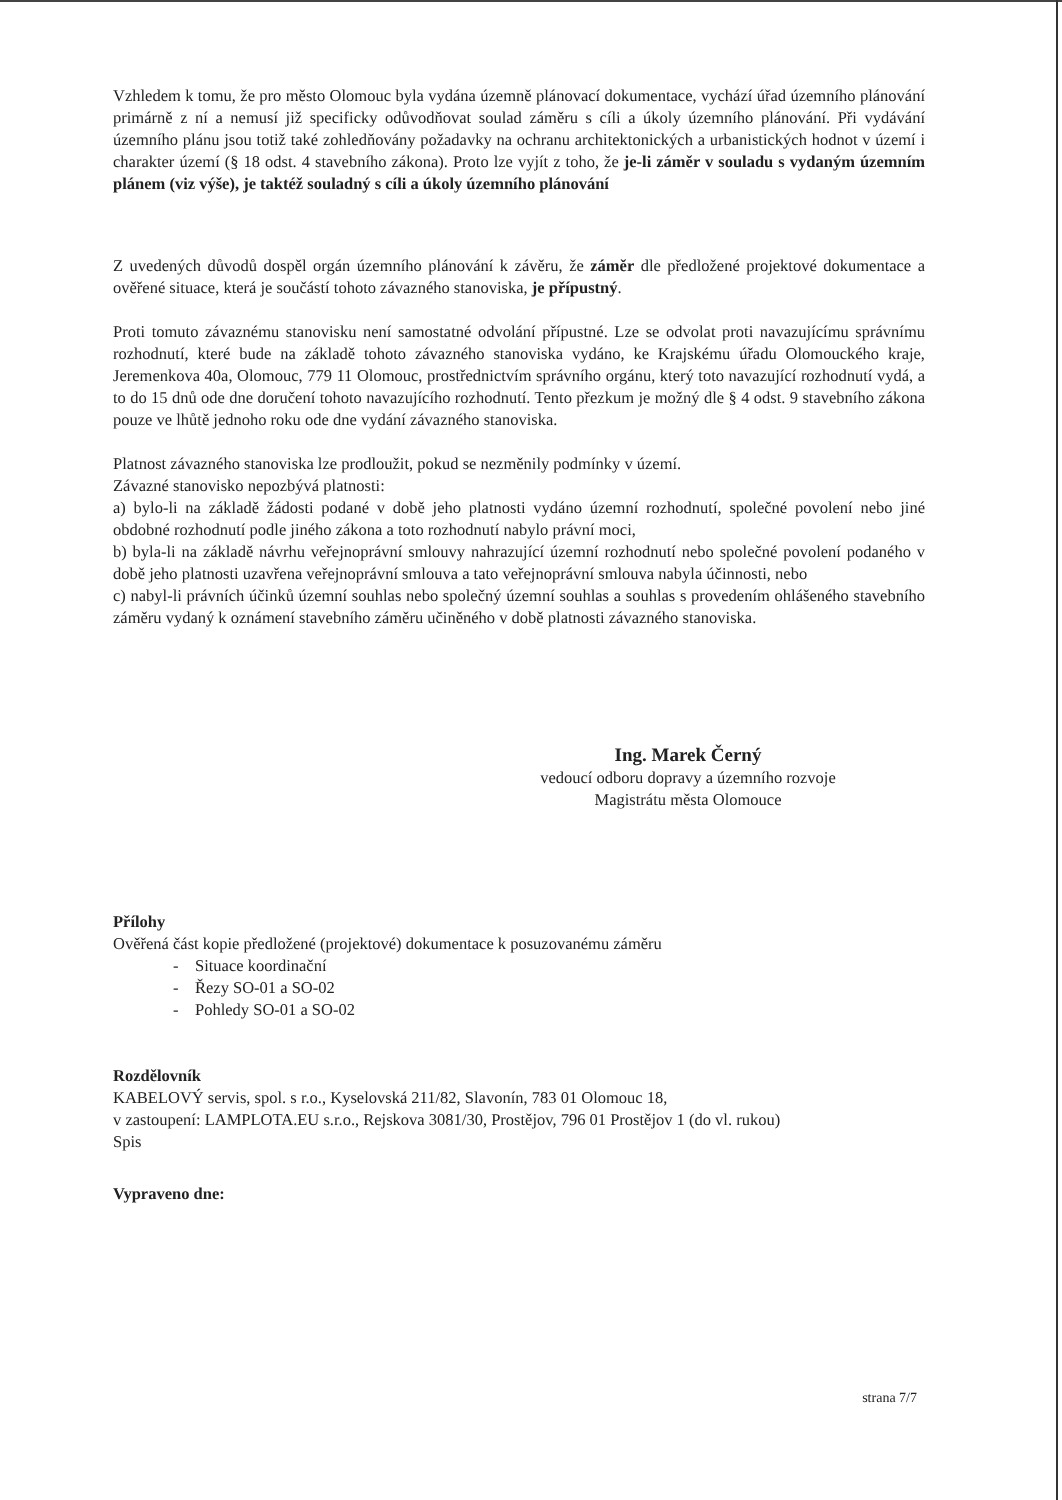Vzhledem k tomu, že pro město Olomouc byla vydána územně plánovací dokumentace, vychází úřad územního plánování primárně z ní a nemusí již specificky odůvodňovat soulad záměru s cíli a úkoly územního plánování. Při vydávání územního plánu jsou totiž také zohledňovány požadavky na ochranu architektonických a urbanistických hodnot v území i charakter území (§ 18 odst. 4 stavebního zákona). Proto lze vyjít z toho, že je-li záměr v souladu s vydaným územním plánem (viz výše), je taktéž souladný s cíli a úkoly územního plánování
Z uvedených důvodů dospěl orgán územního plánování k závěru, že záměr dle předložené projektové dokumentace a ověřené situace, která je součástí tohoto závazného stanoviska, je přípustný.
Proti tomuto závaznému stanovisku není samostatné odvolání přípustné. Lze se odvolat proti navazujícímu správnímu rozhodnutí, které bude na základě tohoto závazného stanoviska vydáno, ke Krajskému úřadu Olomouckého kraje, Jeremenkova 40a, Olomouc, 779 11 Olomouc, prostřednictvím správního orgánu, který toto navazující rozhodnutí vydá, a to do 15 dnů ode dne doručení tohoto navazujícího rozhodnutí. Tento přezkum je možný dle § 4 odst. 9 stavebního zákona pouze ve lhůtě jednoho roku ode dne vydání závazného stanoviska.
Platnost závazného stanoviska lze prodloužit, pokud se nezměnily podmínky v území.
Závazné stanovisko nepozbývá platnosti:
a) bylo-li na základě žádosti podané v době jeho platnosti vydáno územní rozhodnutí, společné povolení nebo jiné obdobné rozhodnutí podle jiného zákona a toto rozhodnutí nabylo právní moci,
b) byla-li na základě návrhu veřejnoprávní smlouvy nahrazující územní rozhodnutí nebo společné povolení podaného v době jeho platnosti uzavřena veřejnoprávní smlouva a tato veřejnoprávní smlouva nabyla účinnosti, nebo
c) nabyl-li právních účinků územní souhlas nebo společný územní souhlas a souhlas s provedením ohlášeného stavebního záměru vydaný k oznámení stavebního záměru učiněného v době platnosti závazného stanoviska.
Ing. Marek Černý
vedoucí odboru dopravy a územního rozvoje
Magistrátu města Olomouce
Přílohy
Ověřená část kopie předložené (projektové) dokumentace k posuzovanému záměru
- Situace koordinační
- Řezy SO-01 a SO-02
- Pohledy SO-01 a SO-02
Rozdělovník
KABELOVÝ servis, spol. s r.o., Kyselovská 211/82, Slavonín, 783 01 Olomouc 18,
v zastoupení: LAMPLOTA.EU s.r.o., Rejskova 3081/30, Prostějov, 796 01 Prostějov 1 (do vl. rukou)
Spis
Vypraveno dne:
strana 7/7